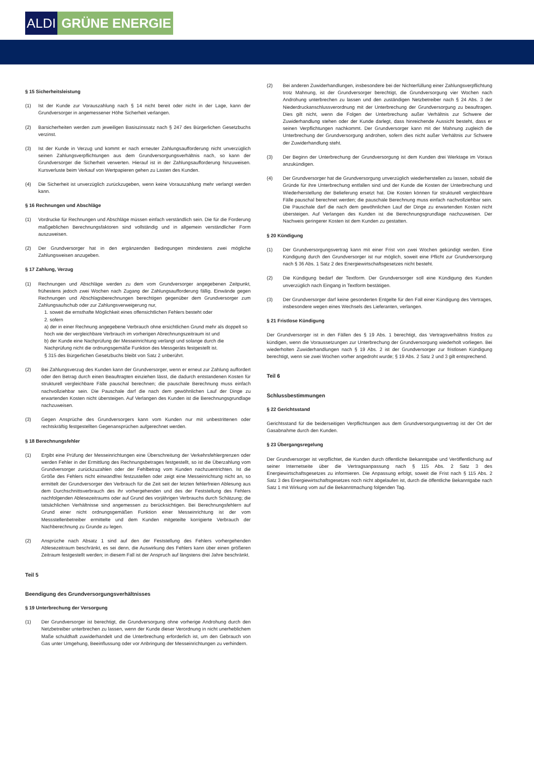ALDI GRÜNE ENERGIE
§ 15 Sicherheitsleistung
(1) Ist der Kunde zur Vorauszahlung nach § 14 nicht bereit oder nicht in der Lage, kann der Grundversorger in angemessener Höhe Sicherheit verlangen.
(2) Barsicherheiten werden zum jeweiligen Basiszinssatz nach § 247 des Bürgerlichen Gesetzbuchs verzinst.
(3) Ist der Kunde in Verzug und kommt er nach erneuter Zahlungsaufforderung nicht unverzüglich seinen Zahlungsverpflichtungen aus dem Grundversorgungsverhältnis nach, so kann der Grundversorger die Sicherheit verwerten. Hierauf ist in der Zahlungsaufforderung hinzuweisen. Kursverluste beim Verkauf von Wertpapieren gehen zu Lasten des Kunden.
(4) Die Sicherheit ist unverzüglich zurückzugeben, wenn keine Vorauszahlung mehr verlangt werden kann.
§ 16 Rechnungen und Abschläge
(1) Vordrucke für Rechnungen und Abschläge müssen einfach verständlich sein. Die für die Forderung maßgeblichen Berechnungsfaktoren sind vollständig und in allgemein verständlicher Form auszuweisen.
(2) Der Grundversorger hat in den ergänzenden Bedingungen mindestens zwei mögliche Zahlungsweisen anzugeben.
§ 17 Zahlung, Verzug
(1) Rechnungen und Abschläge werden zu dem vom Grundversorger angegebenen Zeitpunkt, frühestens jedoch zwei Wochen nach Zugang der Zahlungsaufforderung fällig. Einwände gegen Rechnungen und Abschlagsberechnungen berechtigen gegenüber dem Grundversorger zum Zahlungsaufschub oder zur Zahlungsverweigerung nur,
1. soweit die ernsthafte Möglichkeit eines offensichtlichen Fehlers besteht oder
2. sofern
a) der in einer Rechnung angegebene Verbrauch ohne ersichtlichen Grund mehr als doppelt so hoch wie der vergleichbare Verbrauch im vorherigen Abrechnungszeitraum ist und
b) der Kunde eine Nachprüfung der Messeinrichtung verlangt und solange durch die Nachprüfung nicht die ordnungsgemäße Funktion des Messgeräts festgestellt ist.
§ 315 des Bürgerlichen Gesetzbuchs bleibt von Satz 2 unberührt.
(2) Bei Zahlungsverzug des Kunden kann der Grundversorger, wenn er erneut zur Zahlung auffordert oder den Betrag durch einen Beauftragten einziehen lässt, die dadurch entstandenen Kosten für strukturell vergleichbare Fälle pauschal berechnen; die pauschale Berechnung muss einfach nachvollziehbar sein. Die Pauschale darf die nach dem gewöhnlichen Lauf der Dinge zu erwartenden Kosten nicht übersteigen. Auf Verlangen des Kunden ist die Berechnungsgrundlage nachzuweisen.
(3) Gegen Ansprüche des Grundversorgers kann vom Kunden nur mit unbestrittenen oder rechtskräftig festgestellten Gegenansprüchen aufgerechnet werden.
§ 18 Berechnungsfehler
(1) Ergibt eine Prüfung der Messeinrichtungen eine Überschreitung der Verkehrsfehlergrenzen oder werden Fehler in der Ermittlung des Rechnungsbetrages festgestellt, so ist die Überzahlung vom Grundversorger zurückzuzahlen oder der Fehlbetrag vom Kunden nachzuentrichten. Ist die Größe des Fehlers nicht einwandfrei festzustellen oder zeigt eine Messeinrichtung nicht an, so ermittelt der Grundversorger den Verbrauch für die Zeit seit der letzten fehlerfreien Ablesung aus dem Durchschnittsverbrauch des ihr vorhergehenden und des der Feststellung des Fehlers nachfolgenden Ablesezeitraums oder auf Grund des vorjährigen Verbrauchs durch Schätzung; die tatsächlichen Verhältnisse sind angemessen zu berücksichtigen. Bei Berechnungsfehlern auf Grund einer nicht ordnungsgemäßen Funktion einer Messeinrichtung ist der vom Messstellenbetreiber ermittelte und dem Kunden mitgeteilte korrigierte Verbrauch der Nachberechnung zu Grunde zu legen.
(2) Ansprüche nach Absatz 1 sind auf den der Feststellung des Fehlers vorhergehenden Ablesezeitraum beschränkt, es sei denn, die Auswirkung des Fehlers kann über einen größeren Zeitraum festgestellt werden; in diesem Fall ist der Anspruch auf längstens drei Jahre beschränkt.
Teil 5
Beendigung des Grundversorgungsverhältnisses
§ 19 Unterbrechung der Versorgung
(1) Der Grundversorger ist berechtigt, die Grundversorgung ohne vorherige Androhung durch den Netzbetreiber unterbrechen zu lassen, wenn der Kunde dieser Verordnung in nicht unerheblichem Maße schuldhaft zuwiderhandelt und die Unterbrechung erforderlich ist, um den Gebrauch von Gas unter Umgehung, Beeinflussung oder vor Anbringung der Messeinrichtungen zu verhindern.
(2) Bei anderen Zuwiderhandlungen, insbesondere bei der Nichterfüllung einer Zahlungsverpflichtung trotz Mahnung, ist der Grundversorger berechtigt, die Grundversorgung vier Wochen nach Androhung unterbrechen zu lassen und den zuständigen Netzbetreiber nach § 24 Abs. 3 der Niederdruckanschlussverordnung mit der Unterbrechung der Grundversorgung zu beauftragen. Dies gilt nicht, wenn die Folgen der Unterbrechung außer Verhältnis zur Schwere der Zuwiderhandlung stehen oder der Kunde darlegt, dass hinreichende Aussicht besteht, dass er seinen Verpflichtungen nachkommt. Der Grundversorger kann mit der Mahnung zugleich die Unterbrechung der Grundversorgung androhen, sofern dies nicht außer Verhältnis zur Schwere der Zuwiderhandlung steht.
(3) Der Beginn der Unterbrechung der Grundversorgung ist dem Kunden drei Werktage im Voraus anzukündigen.
(4) Der Grundversorger hat die Grundversorgung unverzüglich wiederherstellen zu lassen, sobald die Gründe für ihre Unterbrechung entfallen sind und der Kunde die Kosten der Unterbrechung und Wiederherstellung der Belieferung ersetzt hat. Die Kosten können für strukturell vergleichbare Fälle pauschal berechnet werden; die pauschale Berechnung muss einfach nachvollziehbar sein. Die Pauschale darf die nach dem gewöhnlichen Lauf der Dinge zu erwartenden Kosten nicht übersteigen. Auf Verlangen des Kunden ist die Berechnungsgrundlage nachzuweisen. Der Nachweis geringerer Kosten ist dem Kunden zu gestatten.
§ 20 Kündigung
(1) Der Grundversorgungsvertrag kann mit einer Frist von zwei Wochen gekündigt werden. Eine Kündigung durch den Grundversorger ist nur möglich, soweit eine Pflicht zur Grundversorgung nach § 36 Abs. 1 Satz 2 des Energiewirtschaftsgesetzes nicht besteht.
(2) Die Kündigung bedarf der Textform. Der Grundversorger soll eine Kündigung des Kunden unverzüglich nach Eingang in Textform bestätigen.
(3) Der Grundversorger darf keine gesonderten Entgelte für den Fall einer Kündigung des Vertrages, insbesondere wegen eines Wechsels des Lieferanten, verlangen.
§ 21 Fristlose Kündigung
Der Grundversorger ist in den Fällen des § 19 Abs. 1 berechtigt, das Vertragsverhältnis fristlos zu kündigen, wenn die Voraussetzungen zur Unterbrechung der Grundversorgung wiederholt vorliegen. Bei wiederholten Zuwiderhandlungen nach § 19 Abs. 2 ist der Grundversorger zur fristlosen Kündigung berechtigt, wenn sie zwei Wochen vorher angedroht wurde; § 19 Abs. 2 Satz 2 und 3 gilt entsprechend.
Teil 6
Schlussbestimmungen
§ 22 Gerichtsstand
Gerichtsstand für die beiderseitigen Verpflichtungen aus dem Grundversorgungsvertrag ist der Ort der Gasabnahme durch den Kunden.
§ 23 Übergangsregelung
Der Grundversorger ist verpflichtet, die Kunden durch öffentliche Bekanntgabe und Veröffentlichung auf seiner Internetseite über die Vertragsanpassung nach § 115 Abs. 2 Satz 3 des Energiewirtschaftsgesetzes zu informieren. Die Anpassung erfolgt, soweit die Frist nach § 115 Abs. 2 Satz 3 des Energiewirtschaftsgesetzes noch nicht abgelaufen ist, durch die öffentliche Bekanntgabe nach Satz 1 mit Wirkung vom auf die Bekanntmachung folgenden Tag.